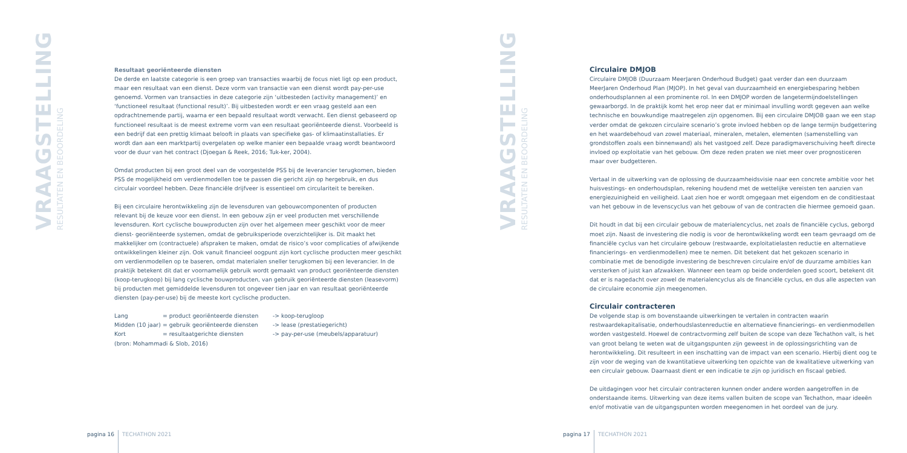VRAAGSTELLING
RESULTATEN EN BEOORDELING
Resultaat georiënteerde diensten
De derde en laatste categorie is een groep van transacties waarbij de focus niet ligt op een product, maar een resultaat van een dienst. Deze vorm van transactie van een dienst wordt pay-per-use genoemd. Vormen van transacties in deze categorie zijn ‘uitbesteden (activity management)’ en ‘functioneel resultaat (functional result)’. Bij uitbesteden wordt er een vraag gesteld aan een opdrachtnemende partij, waarna er een bepaald resultaat wordt verwacht. Een dienst gebaseerd op functioneel resultaat is de meest extreme vorm van een resultaat georiënteerde dienst. Voorbeeld is een bedrijf dat een prettig klimaat belooft in plaats van specifieke gas- of klimaatinstallaties. Er wordt dan aan een marktpartij overgelaten op welke manier een bepaalde vraag wordt beantwoord voor de duur van het contract (Djoegan & Reek, 2016; Tuk-ker, 2004).
Omdat producten bij een groot deel van de voorgestelde PSS bij de leverancier terugkomen, bieden PSS de mogelijkheid om verdienmodellen toe te passen die gericht zijn op hergebruik, en dus circulair voordeel hebben. Deze financiële drijfveer is essentieel om circulariteit te bereiken.
Bij een circulaire herontwikkeling zijn de levensduren van gebouwcomponenten of producten relevant bij de keuze voor een dienst. In een gebouw zijn er veel producten met verschillende levensduren. Kort cyclische bouwproducten zijn over het algemeen meer geschikt voor de meer dienst- georiënteerde systemen, omdat de gebruiksperiode overzichtelijker is. Dit maakt het makkelijker om (contractuele) afspraken te maken, omdat de risico’s voor complicaties of afwijkende ontwikkelingen kleiner zijn. Ook vanuit financieel oogpunt zijn kort cyclische producten meer geschikt om verdienmodellen op te baseren, omdat materialen sneller terugkomen bij een leverancier. In de praktijk betekent dit dat er voornamelijk gebruik wordt gemaakt van product georiënteerde diensten (koop-terugkoop) bij lang cyclische bouwproducten, van gebruik georiënteerde diensten (leasevorm) bij producten met gemiddelde levensduren tot ongeveer tien jaar en van resultaat georiënteerde diensten (pay-per-use) bij de meeste kort cyclische producten.
| Lang | = product georiënteerde diensten | -> koop-terugloop |
| Midden (10 jaar) | = gebruik georiënteerde diensten | -> lease (prestatiegericht) |
| Kort | = resultaatgerichte diensten | -> pay-per-use (meubels/apparatuur) |
(bron: Mohammadi & Slob, 2016)
pagina 16 TECHATHON 2021
VRAAGSTELLING
RESULTATEN EN BEOORDELING
Circulaire DMJOB
Circulaire DMJOB (Duurzaam MeerJaren Onderhoud Budget) gaat verder dan een duurzaam MeerJaren Onderhoud Plan (MJOP). In het geval van duurzaamheid en energiebesparing hebben onderhoudsplannen al een prominente rol. In een DMJOP worden de langetermijndoelstellingen gewaarborgd. In de praktijk komt het erop neer dat er minimaal invulling wordt gegeven aan welke technische en bouwkundige maatregelen zijn opgenomen. Bij een circulaire DMJOB gaan we een stap verder omdat de gekozen circulaire scenario’s grote invloed hebben op de lange termijn budgettering en het waardebehoud van zowel materiaal, mineralen, metalen, elementen (samenstelling van grondstoffen zoals een binnenwand) als het vastgoed zelf. Deze paradigmaverschuiving heeft directe invloed op exploitatie van het gebouw. Om deze reden praten we niet meer over prognosticeren maar over budgetteren.
Vertaal in de uitwerking van de oplossing de duurzaamheidsvisie naar een concrete ambitie voor het huisvestings- en onderhoudsplan, rekening houdend met de wettelijke vereisten ten aanzien van energiezuinigheid en veiligheid. Laat zien hoe er wordt omgegaan met eigendom en de conditiestaat van het gebouw in de levenscyclus van het gebouw of van de contracten die hiermee gemoeid gaan.
Dit houdt in dat bij een circulair gebouw de materialencyclus, net zoals de financiële cyclus, geborgd moet zijn. Naast de investering die nodig is voor de herontwikkeling wordt een team gevraagd om de financiële cyclus van het circulaire gebouw (restwaarde, exploitatielasten reductie en alternatieve financierings- en verdienmodellen) mee te nemen. Dit betekent dat het gekozen scenario in combinatie met de benodigde investering de beschreven circulaire en/of de duurzame ambities kan versterken of juist kan afzwakken. Wanneer een team op beide onderdelen goed scoort, betekent dit dat er is nagedacht over zowel de materialencyclus als de financiële cyclus, en dus alle aspecten van de circulaire economie zijn meegenomen.
Circulair contracteren
De volgende stap is om bovenstaande uitwerkingen te vertalen in contracten waarin restwaardekapitalisatie, onderhoudslastenreductie en alternatieve financierings- en verdienmodellen worden vastgesteld. Hoewel de contractvorming zelf buiten de scope van deze Techathon valt, is het van groot belang te weten wat de uitgangspunten zijn geweest in de oplossingsrichting van de herontwikkeling. Dit resulteert in een inschatting van de impact van een scenario. Hierbij dient oog te zijn voor de weging van de kwantitatieve uitwerking ten opzichte van de kwalitatieve uitwerking van een circulair gebouw. Daarnaast dient er een indicatie te zijn op juridisch en fiscaal gebied.
De uitdagingen voor het circulair contracteren kunnen onder andere worden aangetroffen in de onderstaande items. Uitwerking van deze items vallen buiten de scope van Techathon, maar ideeën en/of motivatie van de uitgangspunten worden meegenomen in het oordeel van de jury.
pagina 17 TECHATHON 2021